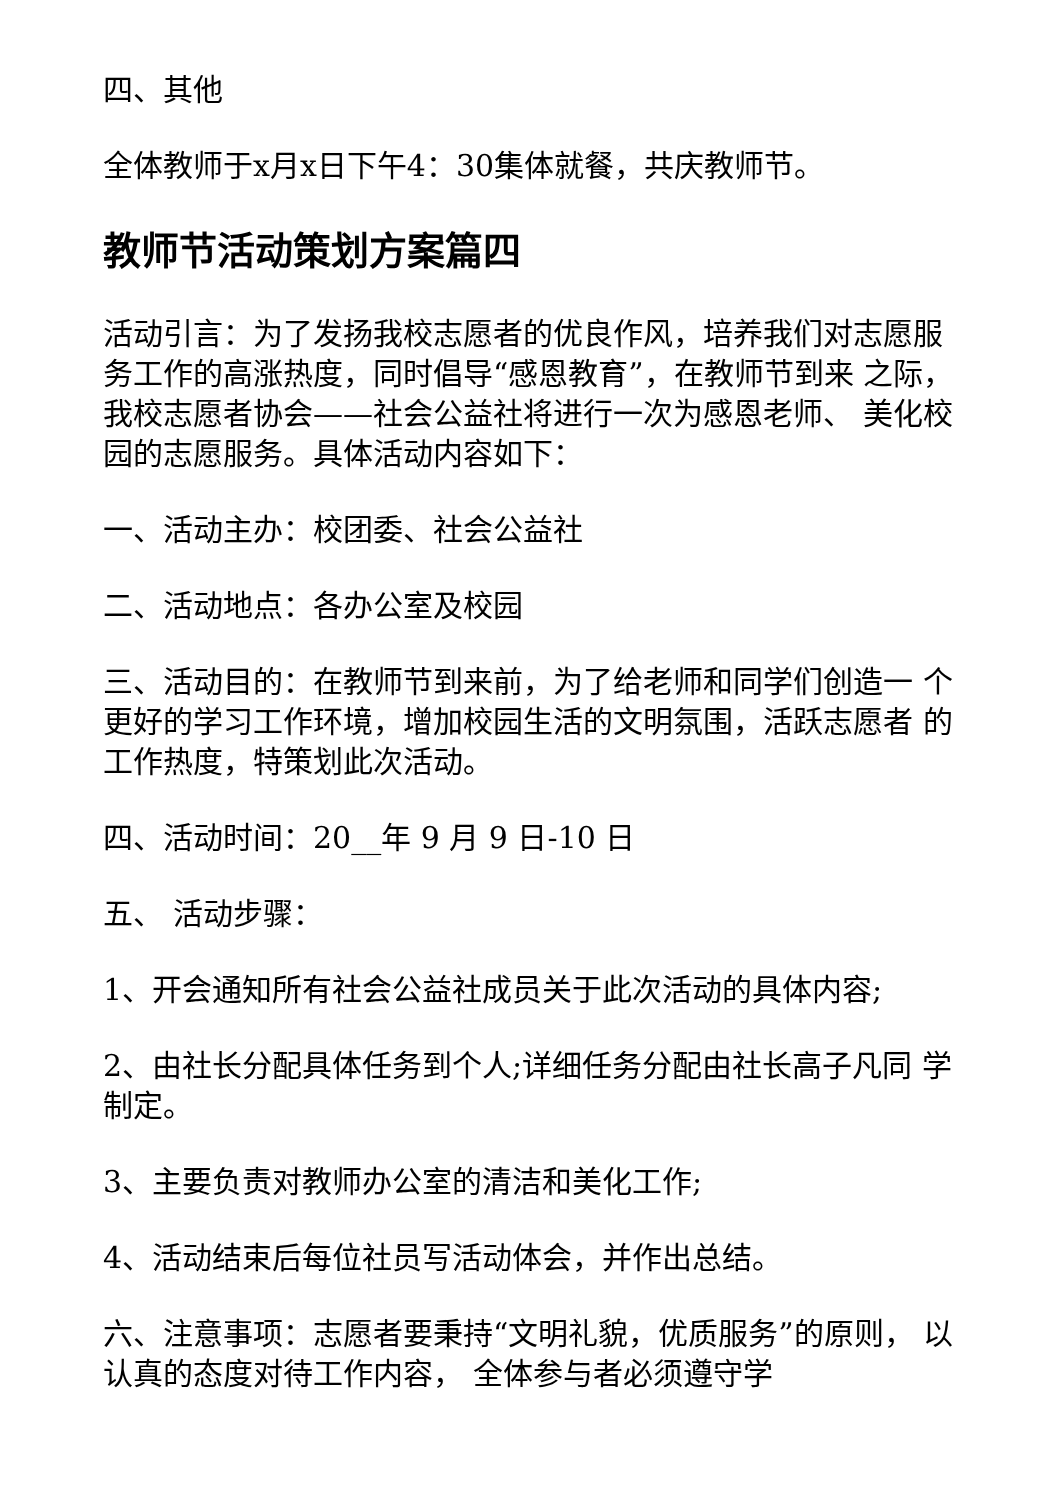四、其他
全体教师于x月x日下午4：30集体就餐，共庆教师节。
教师节活动策划方案篇四
活动引言：为了发扬我校志愿者的优良作风，培养我们对志愿服务工作的高涨热度，同时倡导“感恩教育”，在教师节到来 之际，我校志愿者协会——社会公益社将进行一次为感恩老师、 美化校园的志愿服务。具体活动内容如下：
一、活动主办：校团委、社会公益社
二、活动地点：各办公室及校园
三、活动目的：在教师节到来前，为了给老师和同学们创造一 个更好的学习工作环境，增加校园生活的文明氛围，活跃志愿者 的工作热度，特策划此次活动。
四、活动时间：20__年 9 月 9 日-10 日
五、 活动步骤：
1、开会通知所有社会公益社成员关于此次活动的具体内容;
2、由社长分配具体任务到个人;详细任务分配由社长高子凡同 学制定。
3、主要负责对教师办公室的清洁和美化工作;
4、活动结束后每位社员写活动体会，并作出总结。
六、注意事项：志愿者要秉持“文明礼貌，优质服务”的原则， 以认真的态度对待工作内容， 全体参与者必须遵守学